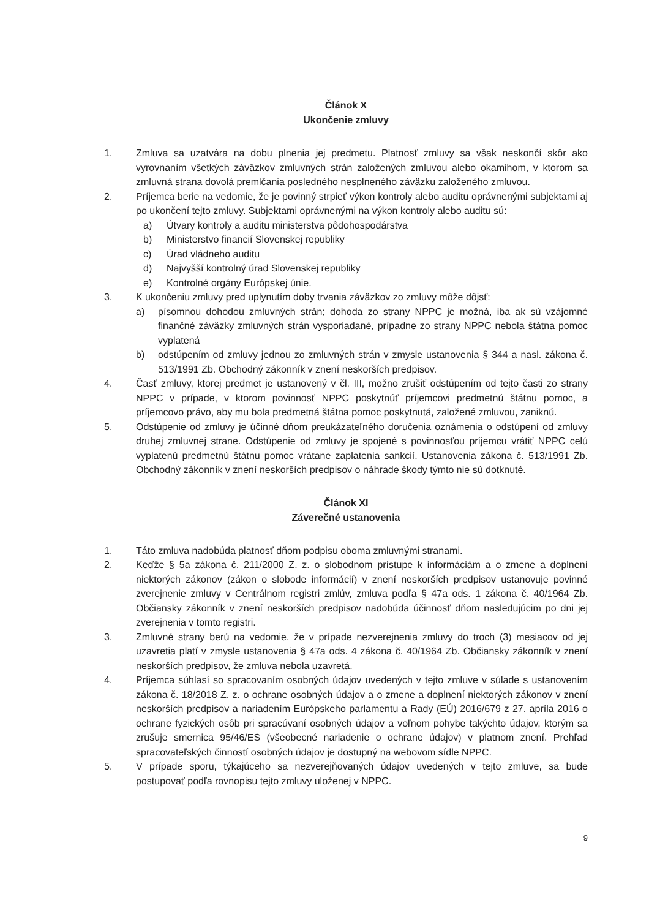Článok X
Ukončenie zmluvy
1. Zmluva sa uzatvára na dobu plnenia jej predmetu. Platnosť zmluvy sa však neskončí skôr ako vyrovnaním všetkých záväzkov zmluvných strán založených zmluvou alebo okamihom, v ktorom sa zmluvná strana dovolá premlčania posledného nesplneného záväzku založeného zmluvou.
2. Príjemca berie na vedomie, že je povinný strpieť výkon kontroly alebo auditu oprávnenými subjektami aj po ukončení tejto zmluvy. Subjektami oprávnenými na výkon kontroly alebo auditu sú:
a) Útvary kontroly a auditu ministerstva pôdohospodárstva
b) Ministerstvo financií Slovenskej republiky
c) Úrad vládneho auditu
d) Najvyšší kontrolný úrad Slovenskej republiky
e) Kontrolné orgány Európskej únie.
3. K ukončeniu zmluvy pred uplynutím doby trvania záväzkov zo zmluvy môže dôjsť:
a) písomnou dohodou zmluvných strán; dohoda zo strany NPPC je možná, iba ak sú vzájomné finančné záväzky zmluvných strán vysporiadané, prípadne zo strany NPPC nebola štátna pomoc vyplatená
b) odstúpením od zmluvy jednou zo zmluvných strán v zmysle ustanovenia § 344 a nasl. zákona č. 513/1991 Zb. Obchodný zákonník v znení neskorších predpisov.
4. Časť zmluvy, ktorej predmet je ustanovený v čl. III, možno zrušiť odstúpením od tejto časti zo strany NPPC v prípade, v ktorom povinnosť NPPC poskytnúť príjemcovi predmetnú štátnu pomoc, a príjemcovo právo, aby mu bola predmetná štátna pomoc poskytnutá, založené zmluvou, zaniknú.
5. Odstúpenie od zmluvy je účinné dňom preukázateľného doručenia oznámenia o odstúpení od zmluvy druhej zmluvnej strane. Odstúpenie od zmluvy je spojené s povinnosťou príjemcu vrátiť NPPC celú vyplatenú predmetnú štátnu pomoc vrátane zaplatenia sankcií. Ustanovenia zákona č. 513/1991 Zb. Obchodný zákonník v znení neskorších predpisov o náhrade škody týmto nie sú dotknuté.
Článok XI
Záverečné ustanovenia
1. Táto zmluva nadobúda platnosť dňom podpisu oboma zmluvnými stranami.
2. Keďže § 5a zákona č. 211/2000 Z. z. o slobodnom prístupe k informáciám a o zmene a doplnení niektorých zákonov (zákon o slobode informácií) v znení neskorších predpisov ustanovuje povinné zverejnenie zmluvy v Centrálnom registri zmlúv, zmluva podľa § 47a ods. 1 zákona č. 40/1964 Zb. Občiansky zákonník v znení neskorších predpisov nadobúda účinnosť dňom nasledujúcim po dni jej zverejnenia v tomto registri.
3. Zmluvné strany berú na vedomie, že v prípade nezverejnenia zmluvy do troch (3) mesiacov od jej uzavretia platí v zmysle ustanovenia § 47a ods. 4 zákona č. 40/1964 Zb. Občiansky zákonník v znení neskorších predpisov, že zmluva nebola uzavretá.
4. Príjemca súhlasí so spracovaním osobných údajov uvedených v tejto zmluve v súlade s ustanovením zákona č. 18/2018 Z. z. o ochrane osobných údajov a o zmene a doplnení niektorých zákonov v znení neskorších predpisov a nariadením Európskeho parlamentu a Rady (EÚ) 2016/679 z 27. apríla 2016 o ochrane fyzických osôb pri spracúvaní osobných údajov a voľnom pohybe takýchto údajov, ktorým sa zrušuje smernica 95/46/ES (všeobecné nariadenie o ochrane údajov) v platnom znení. Prehľad spracovateľských činností osobných údajov je dostupný na webovom sídle NPPC.
5. V prípade sporu, týkajúceho sa nezverejňovaných údajov uvedených v tejto zmluve, sa bude postupovať podľa rovnopisu tejto zmluvy uloženej v NPPC.
9